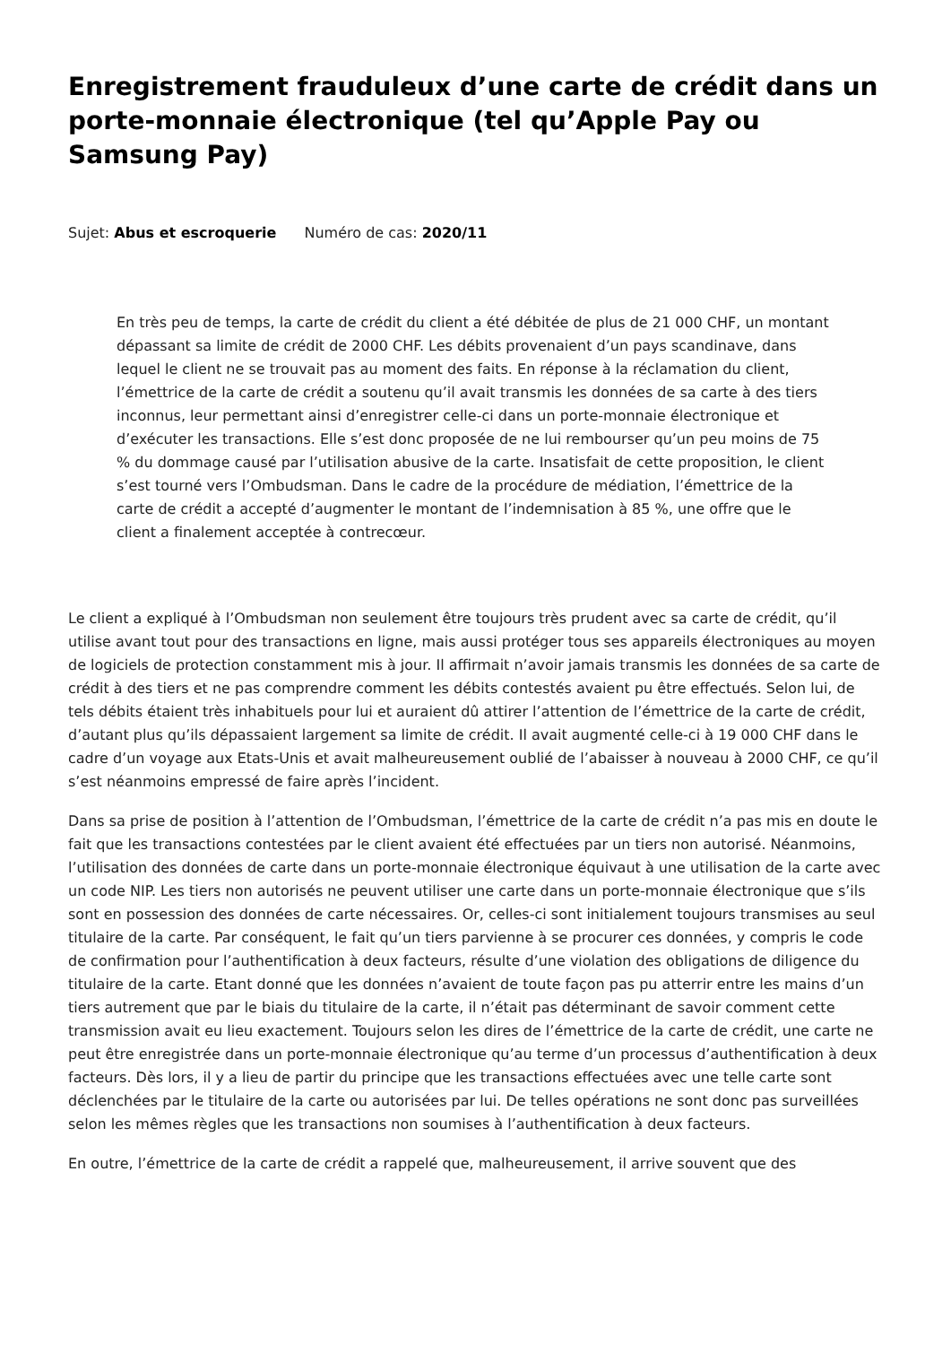Enregistrement frauduleux d’une carte de crédit dans un porte-monnaie électronique (tel qu’Apple Pay ou Samsung Pay)
Sujet: Abus et escroquerie Numéro de cas: 2020/11
En très peu de temps, la carte de crédit du client a été débitée de plus de 21 000 CHF, un montant dépassant sa limite de crédit de 2000 CHF. Les débits provenaient d’un pays scandinave, dans lequel le client ne se trouvait pas au moment des faits. En réponse à la réclamation du client, l’émettrice de la carte de crédit a soutenu qu’il avait transmis les données de sa carte à des tiers inconnus, leur permettant ainsi d’enregistrer celle-ci dans un porte-monnaie électronique et d’exécuter les transactions. Elle s’est donc proposée de ne lui rembourser qu’un peu moins de 75 % du dommage causé par l’utilisation abusive de la carte. Insatisfait de cette proposition, le client s’est tourné vers l’Ombudsman. Dans le cadre de la procédure de médiation, l’émettrice de la carte de crédit a accepté d’augmenter le montant de l’indemnisation à 85 %, une offre que le client a finalement acceptée à contrecœur.
Le client a expliqué à l’Ombudsman non seulement être toujours très prudent avec sa carte de crédit, qu’il utilise avant tout pour des transactions en ligne, mais aussi protéger tous ses appareils électroniques au moyen de logiciels de protection constamment mis à jour. Il affirmait n’avoir jamais transmis les données de sa carte de crédit à des tiers et ne pas comprendre comment les débits contestés avaient pu être effectués. Selon lui, de tels débits étaient très inhabituels pour lui et auraient dû attirer l’attention de l’émettrice de la carte de crédit, d’autant plus qu’ils dépassaient largement sa limite de crédit. Il avait augmenté celle-ci à 19 000 CHF dans le cadre d’un voyage aux Etats-Unis et avait malheureusement oublié de l’abaisser à nouveau à 2000 CHF, ce qu’il s’est néanmoins empressé de faire après l’incident.
Dans sa prise de position à l’attention de l’Ombudsman, l’émettrice de la carte de crédit n’a pas mis en doute le fait que les transactions contestées par le client avaient été effectuées par un tiers non autorisé. Néanmoins, l’utilisation des données de carte dans un porte-monnaie électronique équivaut à une utilisation de la carte avec un code NIP. Les tiers non autorisés ne peuvent utiliser une carte dans un porte-monnaie électronique que s’ils sont en possession des données de carte nécessaires. Or, celles-ci sont initialement toujours transmises au seul titulaire de la carte. Par conséquent, le fait qu’un tiers parvienne à se procurer ces données, y compris le code de confirmation pour l’authentification à deux facteurs, résulte d’une violation des obligations de diligence du titulaire de la carte. Etant donné que les données n’avaient de toute façon pas pu atterrir entre les mains d’un tiers autrement que par le biais du titulaire de la carte, il n’était pas déterminant de savoir comment cette transmission avait eu lieu exactement. Toujours selon les dires de l’émettrice de la carte de crédit, une carte ne peut être enregistrée dans un porte-monnaie électronique qu’au terme d’un processus d’authentification à deux facteurs. Dès lors, il y a lieu de partir du principe que les transactions effectuées avec une telle carte sont déclenchées par le titulaire de la carte ou autorisées par lui. De telles opérations ne sont donc pas surveillées selon les mêmes règles que les transactions non soumises à l’authentification à deux facteurs.
En outre, l’émettrice de la carte de crédit a rappelé que, malheureusement, il arrive souvent que des